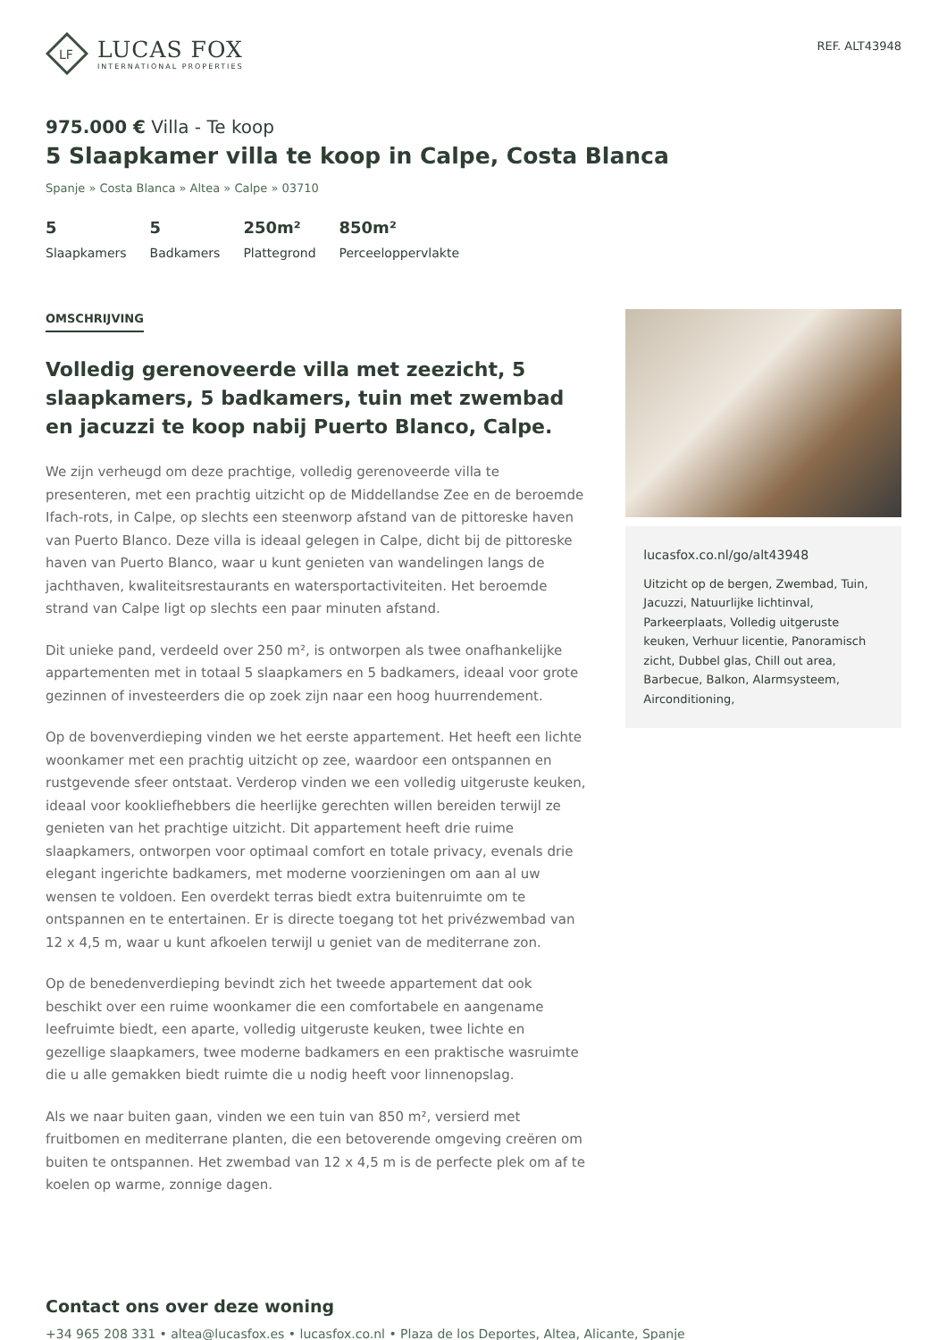LF
LUCAS FOX
INTERNATIONAL PROPERTIES
REF. ALT43948
975.000 € Villa - Te koop
5 Slaapkamer villa te koop in Calpe, Costa Blanca
Spanje » Costa Blanca » Altea » Calpe » 03710
5
Slaapkamers
5
Badkamers
250m²
Plattegrond
850m²
Perceeloppervlakte
OMSCHRIJVING
Volledig gerenoveerde villa met zeezicht, 5 slaapkamers, 5 badkamers, tuin met zwembad en jacuzzi te koop nabij Puerto Blanco, Calpe.
We zijn verheugd om deze prachtige, volledig gerenoveerde villa te presenteren, met een prachtig uitzicht op de Middellandse Zee en de beroemde Ifach-rots, in Calpe, op slechts een steenworp afstand van de pittoreske haven van Puerto Blanco. Deze villa is ideaal gelegen in Calpe, dicht bij de pittoreske haven van Puerto Blanco, waar u kunt genieten van wandelingen langs de jachthaven, kwaliteitsrestaurants en watersportactiviteiten. Het beroemde strand van Calpe ligt op slechts een paar minuten afstand.
Dit unieke pand, verdeeld over 250 m², is ontworpen als twee onafhankelijke appartementen met in totaal 5 slaapkamers en 5 badkamers, ideaal voor grote gezinnen of investeerders die op zoek zijn naar een hoog huurrendement.
Op de bovenverdieping vinden we het eerste appartement. Het heeft een lichte woonkamer met een prachtig uitzicht op zee, waardoor een ontspannen en rustgevende sfeer ontstaat. Verderop vinden we een volledig uitgeruste keuken, ideaal voor kookliefhebbers die heerlijke gerechten willen bereiden terwijl ze genieten van het prachtige uitzicht. Dit appartement heeft drie ruime slaapkamers, ontworpen voor optimaal comfort en totale privacy, evenals drie elegant ingerichte badkamers, met moderne voorzieningen om aan al uw wensen te voldoen. Een overdekt terras biedt extra buitenruimte om te ontspannen en te entertainen. Er is directe toegang tot het privézwembad van 12 x 4,5 m, waar u kunt afkoelen terwijl u geniet van de mediterrane zon.
Op de benedenverdieping bevindt zich het tweede appartement dat ook beschikt over een ruime woonkamer die een comfortabele en aangename leefruimte biedt, een aparte, volledig uitgeruste keuken, twee lichte en gezellige slaapkamers, twee moderne badkamers en een praktische wasruimte die u alle gemakken biedt ruimte die u nodig heeft voor linnenopslag.
Als we naar buiten gaan, vinden we een tuin van 850 m², versierd met fruitbomen en mediterrane planten, die een betoverende omgeving creëren om buiten te ontspannen. Het zwembad van 12 x 4,5 m is de perfecte plek om af te koelen op warme, zonnige dagen.
lucasfox.co.nl/go/alt43948
Uitzicht op de bergen, Zwembad, Tuin, Jacuzzi, Natuurlijke lichtinval, Parkeerplaats, Volledig uitgeruste keuken, Verhuur licentie, Panoramisch zicht, Dubbel glas, Chill out area, Barbecue, Balkon, Alarmsysteem, Airconditioning,
Contact ons over deze woning
+34 965 208 331 • altea@lucasfox.es • lucasfox.co.nl • Plaza de los Deportes, Altea, Alicante, Spanje